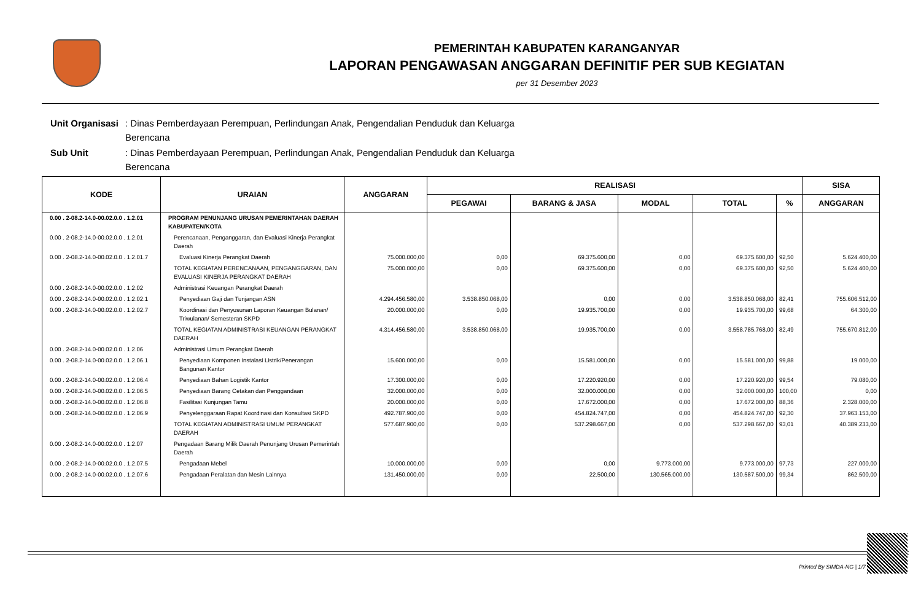PEMERINTAH KABUPATEN KARANGANYAR
LAPORAN PENGAWASAN ANGGARAN DEFINITIF PER SUB KEGIATAN
per 31 Desember 2023
| Unit Organisasi | : Dinas Pemberdayaan Perempuan, Perlindungan Anak, Pengendalian Penduduk dan Keluarga Berencana |
| Sub Unit | : Dinas Pemberdayaan Perempuan, Perlindungan Anak, Pengendalian Penduduk dan Keluarga Berencana |
| KODE | URAIAN | ANGGARAN | REALISASI | | | | | SISA |
| --- | --- | --- | --- | --- | --- | --- | --- | --- |
| | | | PEGAWAI | BARANG & JASA | MODAL | TOTAL | % | ANGGARAN |
| 0.00 . 2-08.2-14.0-00.02.0.0 . 1.2.01 | PROGRAM PENUNJANG URUSAN PEMERINTAHAN DAERAH KABUPATEN/KOTA | | | | | | | |
| 0.00 . 2-08.2-14.0-00.02.0.0 . 1.2.01 | Perencanaan, Penganggaran, dan Evaluasi Kinerja Perangkat Daerah | | | | | | | |
| 0.00 . 2-08.2-14.0-00.02.0.0 . 1.2.01.7 | Evaluasi Kinerja Perangkat Daerah | 75.000.000,00 | 0,00 | 69.375.600,00 | 0,00 | 69.375.600,00 | 92,50 | 5.624.400,00 |
| | TOTAL KEGIATAN PERENCANAAN, PENGANGGARAN, DAN EVALUASI KINERJA PERANGKAT DAERAH | 75.000.000,00 | 0,00 | 69.375.600,00 | 0,00 | 69.375.600,00 | 92,50 | 5.624.400,00 |
| 0.00 . 2-08.2-14.0-00.02.0.0 . 1.2.02 | Administrasi Keuangan Perangkat Daerah | | | | | | | |
| 0.00 . 2-08.2-14.0-00.02.0.0 . 1.2.02.1 | Penyediaan Gaji dan Tunjangan ASN | 4.294.456.580,00 | 3.538.850.068,00 | 0,00 | 0,00 | 3.538.850.068,00 | 82,41 | 755.606.512,00 |
| 0.00 . 2-08.2-14.0-00.02.0.0 . 1.2.02.7 | Koordinasi dan Penyusunan Laporan Keuangan Bulanan/ Triwulanan/ Semesteran SKPD | 20.000.000,00 | 0,00 | 19.935.700,00 | 0,00 | 19.935.700,00 | 99,68 | 64.300,00 |
| | TOTAL KEGIATAN ADMINISTRASI KEUANGAN PERANGKAT DAERAH | 4.314.456.580,00 | 3.538.850.068,00 | 19.935.700,00 | 0,00 | 3.558.785.768,00 | 82,49 | 755.670.812,00 |
| 0.00 . 2-08.2-14.0-00.02.0.0 . 1.2.06 | Administrasi Umum Perangkat Daerah | | | | | | | |
| 0.00 . 2-08.2-14.0-00.02.0.0 . 1.2.06.1 | Penyediaan Komponen Instalasi Listrik/Penerangan Bangunan Kantor | 15.600.000,00 | 0,00 | 15.581.000,00 | 0,00 | 15.581.000,00 | 99,88 | 19.000,00 |
| 0.00 . 2-08.2-14.0-00.02.0.0 . 1.2.06.4 | Penyediaan Bahan Logistik Kantor | 17.300.000,00 | 0,00 | 17.220.920,00 | 0,00 | 17.220.920,00 | 99,54 | 79.080,00 |
| 0.00 . 2-08.2-14.0-00.02.0.0 . 1.2.06.5 | Penyediaan Barang Cetakan dan Penggandaan | 32.000.000,00 | 0,00 | 32.000.000,00 | 0,00 | 32.000.000,00 | 100,00 | 0,00 |
| 0.00 . 2-08.2-14.0-00.02.0.0 . 1.2.06.8 | Fasilitasi Kunjungan Tamu | 20.000.000,00 | 0,00 | 17.672.000,00 | 0,00 | 17.672.000,00 | 88,36 | 2.328.000,00 |
| 0.00 . 2-08.2-14.0-00.02.0.0 . 1.2.06.9 | Penyelenggaraan Rapat Koordinasi dan Konsultasi SKPD | 492.787.900,00 | 0,00 | 454.824.747,00 | 0,00 | 454.824.747,00 | 92,30 | 37.963.153,00 |
| | TOTAL KEGIATAN ADMINISTRASI UMUM PERANGKAT DAERAH | 577.687.900,00 | 0,00 | 537.298.667,00 | 0,00 | 537.298.667,00 | 93,01 | 40.389.233,00 |
| 0.00 . 2-08.2-14.0-00.02.0.0 . 1.2.07 | Pengadaan Barang Milik Daerah Penunjang Urusan Pemerintah Daerah | | | | | | | |
| 0.00 . 2-08.2-14.0-00.02.0.0 . 1.2.07.5 | Pengadaan Mebel | 10.000.000,00 | 0,00 | 0,00 | 9.773.000,00 | 9.773.000,00 | 97,73 | 227.000,00 |
| 0.00 . 2-08.2-14.0-00.02.0.0 . 1.2.07.6 | Pengadaan Peralatan dan Mesin Lainnya | 131.450.000,00 | 0,00 | 22.500,00 | 130.565.000,00 | 130.587.500,00 | 99,34 | 862.500,00 |
Printed By SIMDA-NG | 1/7